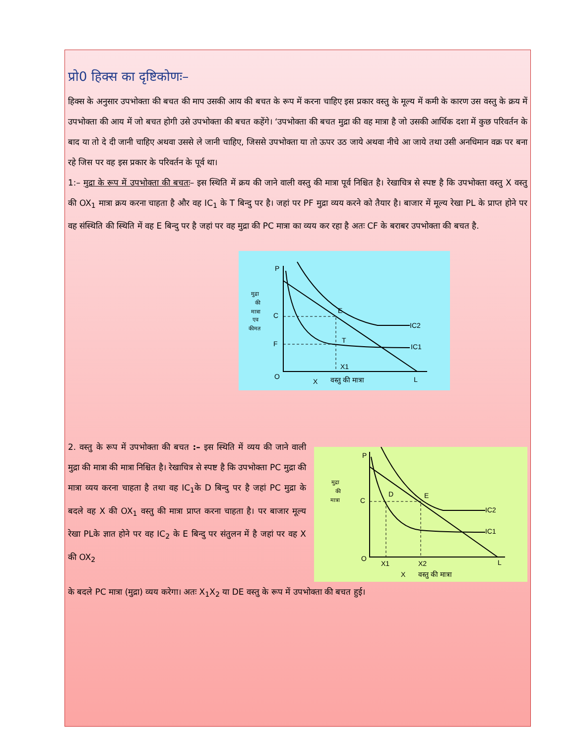प्रो0 हिक्स का दृष्टिकोणः–
हिक्स के अनुसार उपभोक्ता की बचत की माप उसकी आय की बचत के रूप में करना चाहिए इस प्रकार वस्तु के मूल्य में कमी के कारण उस वस्तु के क्रय में उपभोक्ता की आय में जो बचत होगी उसे उपभोक्ता की बचत कहेंगे। ‘उपभोक्ता की बचत मुद्रा की वह मात्रा है जो उसकी आर्थिक दशा में कुछ परिवर्तन के बाद या तो दे दी जानी चाहिए अथवा उससे ले जानी चाहिए, जिससे उपभोक्ता या तो ऊपर उठ जाये अथवा नीचे आ जाये तथा उसी अनधिमान वक्र पर बना रहे जिस पर वह इस प्रकार के परिवर्तन के पूर्व था।
1:– मुद्रा के रूप में उपभोक्ता की बचतः– इस स्थिति में क्रय की जाने वाली वस्तु की मात्रा पूर्व निश्चित है। रेखाचित्र से स्पष्ट है कि उपभोक्ता वस्तु X वस्तु की OX<sub>1</sub> मात्रा क्रय करना चाहता है और वह IC<sub>1</sub> के T बिन्दु पर है। जहां पर PF मुद्रा व्यय करने को तैयार है। बाजार में मूल्य रेखा PL के प्राप्त होने पर वह संस्थिति की स्थिति में वह E बिन्दु पर है जहां पर वह मुद्रा की PC मात्रा का व्यय कर रहा है अतः CF के बराबर उपभोक्ता की बचत है.
P
C
F
O
E
T
IC2
IC1
X1
X
वस्तु की मात्रा
L
मुद्रा
की
मात्रा
एव
कीमत
2. वस्तु के रूप में उपभोक्ता की बचत :– इस स्थिति में व्यय की जाने वाली मुद्रा की मात्रा की मात्रा निश्चित है। रेखाचित्र से स्पष्ट है कि उपभोक्ता PC मुद्रा की मात्रा व्यय करना चाहता है तथा वह IC<sub>1</sub>के D बिन्दु पर है जहां PC मुद्रा के बदले वह X की OX<sub>1</sub> वस्तु की मात्रा प्राप्त करना चाहता है। पर बाजार मूल्य रेखा PLके ज्ञात होने पर वह IC<sub>2</sub> के E बिन्दु पर संतुलन में है जहां पर वह X की OX<sub>2</sub>
P
C
O
D
E
IC2
IC1
X1
X2
L
X
वस्तु की मात्रा
मुद्रा
की
मात्रा
के बदले PC मात्रा (मुद्रा) व्यय करेगा। अतः X<sub>1</sub>X<sub>2</sub> या DE वस्तु के रूप में उपभोक्ता की बचत हुई।